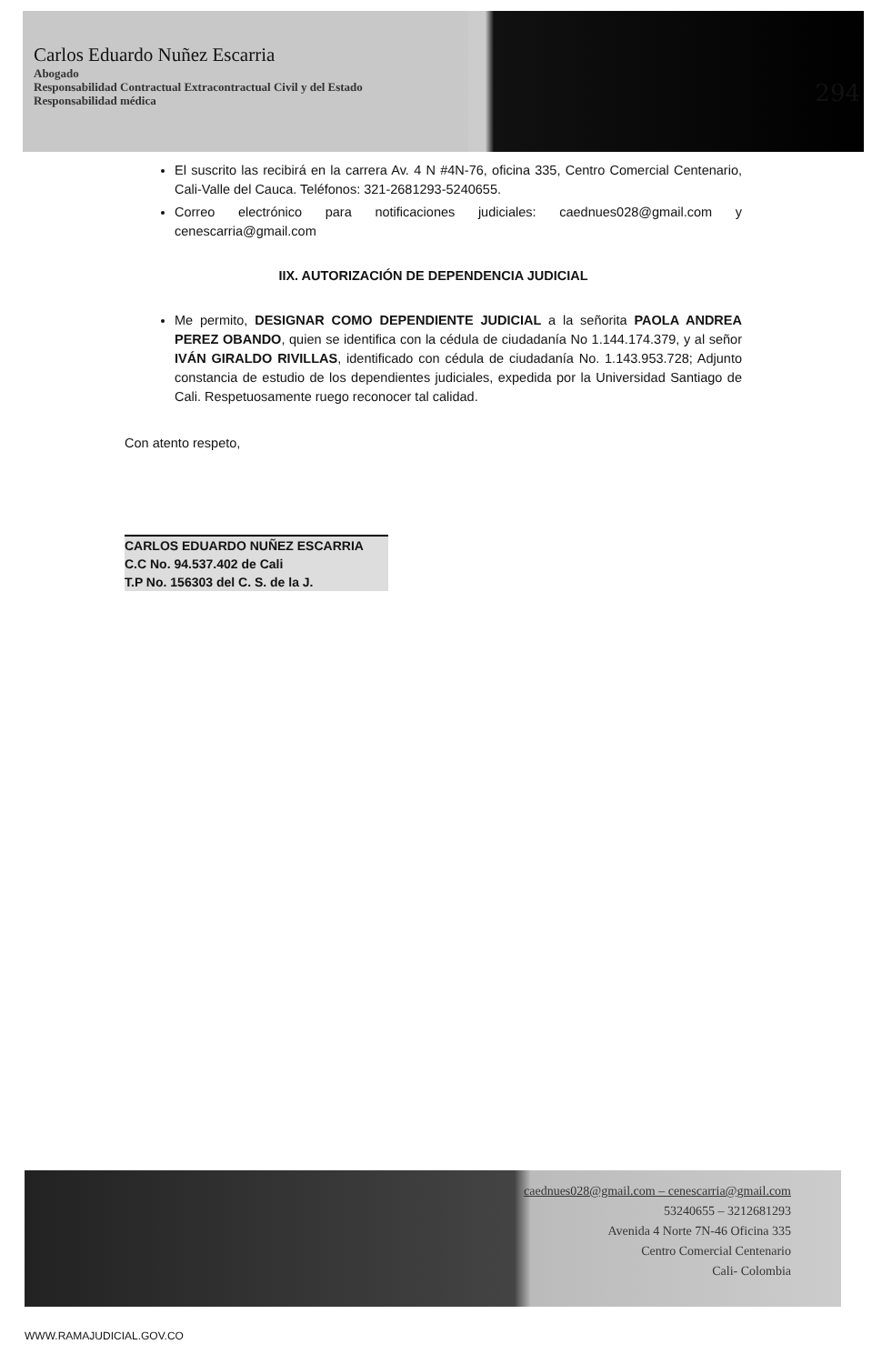Carlos Eduardo Nuñez Escarria
Abogado
Responsabilidad Contractual Extracontractual Civil y del Estado
Responsabilidad médica
294
El suscrito las recibirá en la carrera Av. 4 N #4N-76, oficina 335, Centro Comercial Centenario, Cali-Valle del Cauca. Teléfonos: 321-2681293-5240655.
Correo electrónico para notificaciones judiciales: caednues028@gmail.com y cenescarria@gmail.com
IIX. AUTORIZACIÓN DE DEPENDENCIA JUDICIAL
Me permito, DESIGNAR COMO DEPENDIENTE JUDICIAL a la señorita PAOLA ANDREA PEREZ OBANDO, quien se identifica con la cédula de ciudadanía No 1.144.174.379, y al señor IVÁN GIRALDO RIVILLAS, identificado con cédula de ciudadanía No. 1.143.953.728; Adjunto constancia de estudio de los dependientes judiciales, expedida por la Universidad Santiago de Cali. Respetuosamente ruego reconocer tal calidad.
Con atento respeto,
CARLOS EDUARDO NUÑEZ ESCARRIA
C.C No. 94.537.402 de Cali
T.P No. 156303 del C. S. de la J.
caednues028@gmail.com – cenescarria@gmail.com
53240655 – 3212681293
Avenida 4 Norte 7N-46 Oficina 335
Centro Comercial Centenario
Cali- Colombia
WWW.RAMAJUDICIAL.GOV.CO